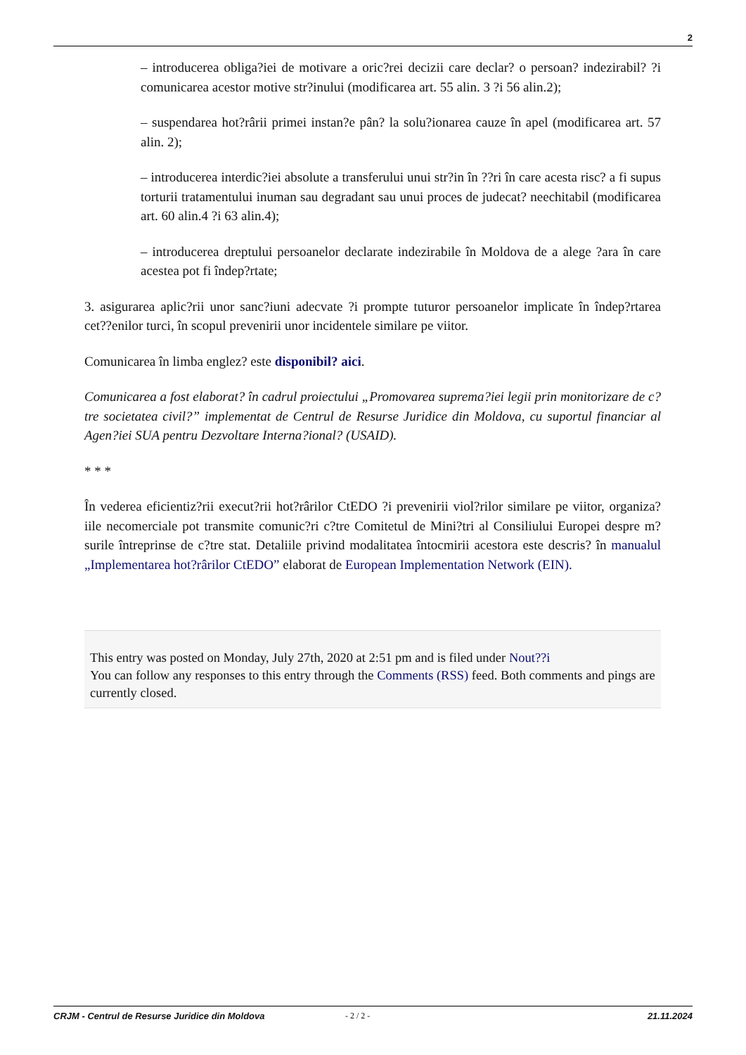2
– introducerea obliga?iei de motivare a oric?rei decizii care declar? o persoan? indezirabil? ?i comunicarea acestor motive str?inului (modificarea art. 55 alin. 3 ?i 56 alin.2);
– suspendarea hot?rârii primei instan?e pân? la solu?ionarea cauze în apel (modificarea art. 57 alin. 2);
– introducerea interdic?iei absolute a transferului unui str?in în ??ri în care acesta risc? a fi supus torturii tratamentului inuman sau degradant sau unui proces de judecat? neechitabil (modificarea art. 60 alin.4 ?i 63 alin.4);
– introducerea dreptului persoanelor declarate indezirabile în Moldova de a alege ?ara în care acestea pot fi îndep?rtate;
3. asigurarea aplic?rii unor sanc?iuni adecvate ?i prompte tuturor persoanelor implicate în îndep?rtarea cet??enilor turci, în scopul prevenirii unor incidentele similare pe viitor.
Comunicarea în limba englez? este disponibil? aici.
Comunicarea a fost elaborat? în cadrul proiectului „Promovarea suprema?iei legii prin monitorizare de c?tre societatea civil?” implementat de Centrul de Resurse Juridice din Moldova, cu suportul financiar al Agen?iei SUA pentru Dezvoltare Interna?ional? (USAID).
* * *
În vederea eficientiz?rii execut?rii hot?rârilor CtEDO ?i prevenirii viol?rilor similare pe viitor, organiza?iile necomerciale pot transmite comunic?ri c?tre Comitetul de Mini?tri al Consiliului Europei despre m?surile întreprinse de c?tre stat. Detaliile privind modalitatea întocmirii acestora este descris? în manualul „Implementarea hot?rârilor CtEDO” elaborat de European Implementation Network (EIN).
This entry was posted on Monday, July 27th, 2020 at 2:51 pm and is filed under Nout??i
You can follow any responses to this entry through the Comments (RSS) feed. Both comments and pings are currently closed.
CRJM - Centrul de Resurse Juridice din Moldova - 2 / 2 - 21.11.2024